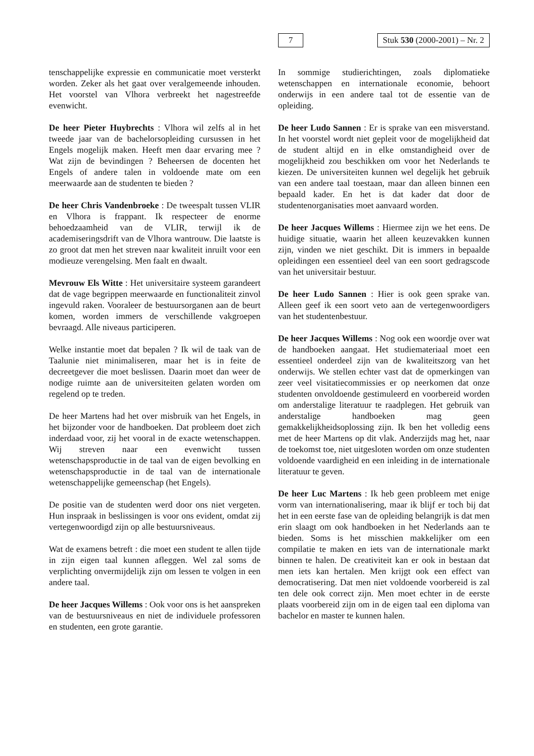7 Stuk 530 (2000-2001) – Nr. 2
tenschappelijke expressie en communicatie moet versterkt worden. Zeker als het gaat over veralgemeende inhouden. Het voorstel van Vlhora verbreekt het nagestreefde evenwicht.
De heer Pieter Huybrechts : Vlhora wil zelfs al in het tweede jaar van de bachelorsopleiding cursussen in het Engels mogelijk maken. Heeft men daar ervaring mee ? Wat zijn de bevindingen ? Beheersen de docenten het Engels of andere talen in voldoende mate om een meerwaarde aan de studenten te bieden ?
De heer Chris Vandenbroeke : De tweespalt tussen VLIR en Vlhora is frappant. Ik respecteer de enorme behoedzaamheid van de VLIR, terwijl ik de academiseringsdrift van de Vlhora wantrouw. Die laatste is zo groot dat men het streven naar kwaliteit inruilt voor een modieuze verengelsing. Men faalt en dwaalt.
Mevrouw Els Witte : Het universitaire systeem garandeert dat de vage begrippen meerwaarde en functionaliteit zinvol ingevuld raken. Vooraleer de bestuursorganen aan de beurt komen, worden immers de verschillende vakgroepen bevraagd. Alle niveaus participeren.
Welke instantie moet dat bepalen ? Ik wil de taak van de Taalunie niet minimaliseren, maar het is in feite de decreetgever die moet beslissen. Daarin moet dan weer de nodige ruimte aan de universiteiten gelaten worden om regelend op te treden.
De heer Martens had het over misbruik van het Engels, in het bijzonder voor de handboeken. Dat probleem doet zich inderdaad voor, zij het vooral in de exacte wetenschappen. Wij streven naar een evenwicht tussen wetenschapsproductie in de taal van de eigen bevolking en wetenschapsproductie in de taal van de internationale wetenschappelijke gemeenschap (het Engels).
De positie van de studenten werd door ons niet vergeten. Hun inspraak in beslissingen is voor ons evident, omdat zij vertegenwoordigd zijn op alle bestuursniveaus.
Wat de examens betreft : die moet een student te allen tijde in zijn eigen taal kunnen afleggen. Wel zal soms de verplichting onvermijdelijk zijn om lessen te volgen in een andere taal.
De heer Jacques Willems : Ook voor ons is het aanspreken van de bestuursniveaus en niet de individuele professoren en studenten, een grote garantie.
In sommige studierichtingen, zoals diplomatieke wetenschappen en internationale economie, behoort onderwijs in een andere taal tot de essentie van de opleiding.
De heer Ludo Sannen : Er is sprake van een misverstand. In het voorstel wordt niet gepleit voor de mogelijkheid dat de student altijd en in elke omstandigheid over de mogelijkheid zou beschikken om voor het Nederlands te kiezen. De universiteiten kunnen wel degelijk het gebruik van een andere taal toestaan, maar dan alleen binnen een bepaald kader. En het is dat kader dat door de studentenorganisaties moet aanvaard worden.
De heer Jacques Willems : Hiermee zijn we het eens. De huidige situatie, waarin het alleen keuzevakken kunnen zijn, vinden we niet geschikt. Dit is immers in bepaalde opleidingen een essentieel deel van een soort gedragscode van het universitair bestuur.
De heer Ludo Sannen : Hier is ook geen sprake van. Alleen geef ik een soort veto aan de vertegenwoordigers van het studentenbestuur.
De heer Jacques Willems : Nog ook een woordje over wat de handboeken aangaat. Het studiemateriaal moet een essentieel onderdeel zijn van de kwaliteitszorg van het onderwijs. We stellen echter vast dat de opmerkingen van zeer veel visitatiecommissies er op neerkomen dat onze studenten onvoldoende gestimuleerd en voorbereid worden om anderstalige literatuur te raadplegen. Het gebruik van anderstalige handboeken mag geen gemakkelijkheidsoplossing zijn. Ik ben het volledig eens met de heer Martens op dit vlak. Anderzijds mag het, naar de toekomst toe, niet uitgesloten worden om onze studenten voldoende vaardigheid en een inleiding in de internationale literatuur te geven.
De heer Luc Martens : Ik heb geen probleem met enige vorm van internationalisering, maar ik blijf er toch bij dat het in een eerste fase van de opleiding belangrijk is dat men erin slaagt om ook handboeken in het Nederlands aan te bieden. Soms is het misschien makkelijker om een compilatie te maken en iets van de internationale markt binnen te halen. De creativiteit kan er ook in bestaan dat men iets kan hertalen. Men krijgt ook een effect van democratisering. Dat men niet voldoende voorbereid is zal ten dele ook correct zijn. Men moet echter in de eerste plaats voorbereid zijn om in de eigen taal een diploma van bachelor en master te kunnen halen.